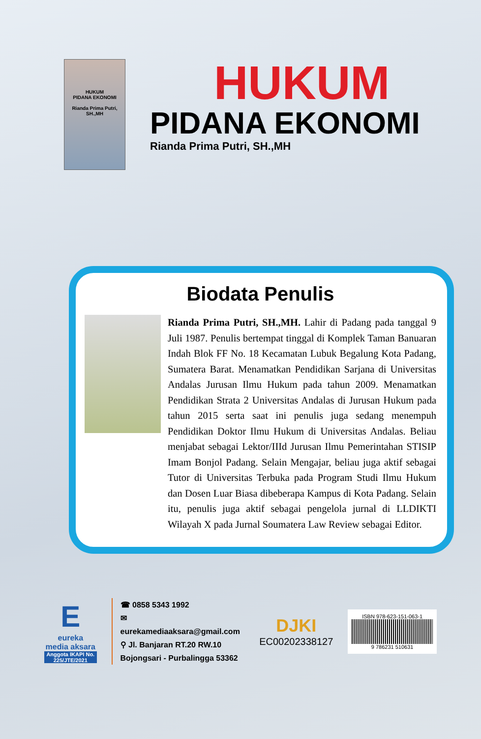HUKUM
PIDANA EKONOMI
Rianda Prima Putri, SH.,MH
HUKUM
PIDANA EKONOMI
Rianda Prima Putri, SH.,MH
Biodata Penulis
Rianda Prima Putri, SH.,MH. Lahir di Padang pada tanggal 9 Juli 1987. Penulis bertempat tinggal di Komplek Taman Banuaran Indah Blok FF No. 18 Kecamatan Lubuk Begalung Kota Padang, Sumatera Barat. Menamatkan Pendidikan Sarjana di Universitas Andalas Jurusan Ilmu Hukum pada tahun 2009. Menamatkan Pendidikan Strata 2 Universitas Andalas di Jurusan Hukum pada tahun 2015 serta saat ini penulis juga sedang menempuh Pendidikan Doktor Ilmu Hukum di Universitas Andalas. Beliau menjabat sebagai Lektor/IIId Jurusan Ilmu Pemerintahan STISIP Imam Bonjol Padang. Selain Mengajar, beliau juga aktif sebagai Tutor di Universitas Terbuka pada Program Studi Ilmu Hukum dan Dosen Luar Biasa dibeberapa Kampus di Kota Padang. Selain itu, penulis juga aktif sebagai pengelola jurnal di LLDIKTI Wilayah X pada Jurnal Soumatera Law Review sebagai Editor.
E
eureka
media aksara
Anggota IKAPI No. 225/JTE/2021
☎ 0858 5343 1992
✉ eurekamediaaksara@gmail.com
⚲ Jl. Banjaran RT.20 RW.10
Bojongsari - Purbalingga 53362
DJKI
EC00202338127
ISBN 978-623-151-063-1
9 786231 510631